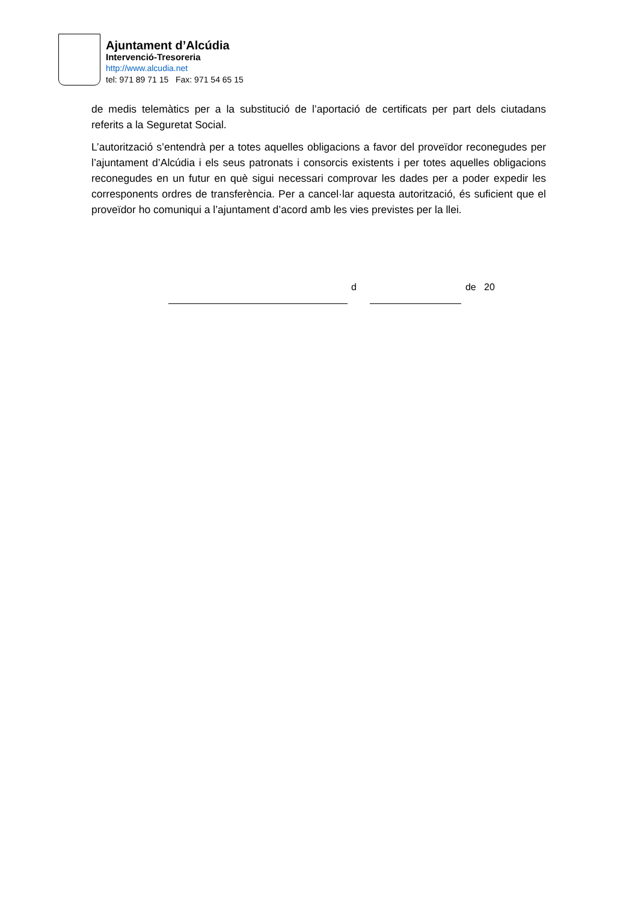Ajuntament d’Alcúdia
Intervenció-Tresoreria
http://www.alcudia.net
tel: 971 89 71 15 Fax: 971 54 65 15
de medis telemàtics per a la substitució de l’aportació de certificats per part dels ciutadans referits a la Seguretat Social.
L’autorització s’entendrà per a totes aquelles obligacions a favor del proveïdor reconegudes per l’ajuntament d’Alcúdia i els seus patronats i consorcis existents i per totes aquelles obligacions reconegudes en un futur en què sigui necessari comprovar les dades per a poder expedir les corresponents ordres de transferència. Per a cancel·lar aquesta autorització, és suficient que el proveïdor ho comuniqui a l’ajuntament d’acord amb les vies previstes per la llei.
d de 20